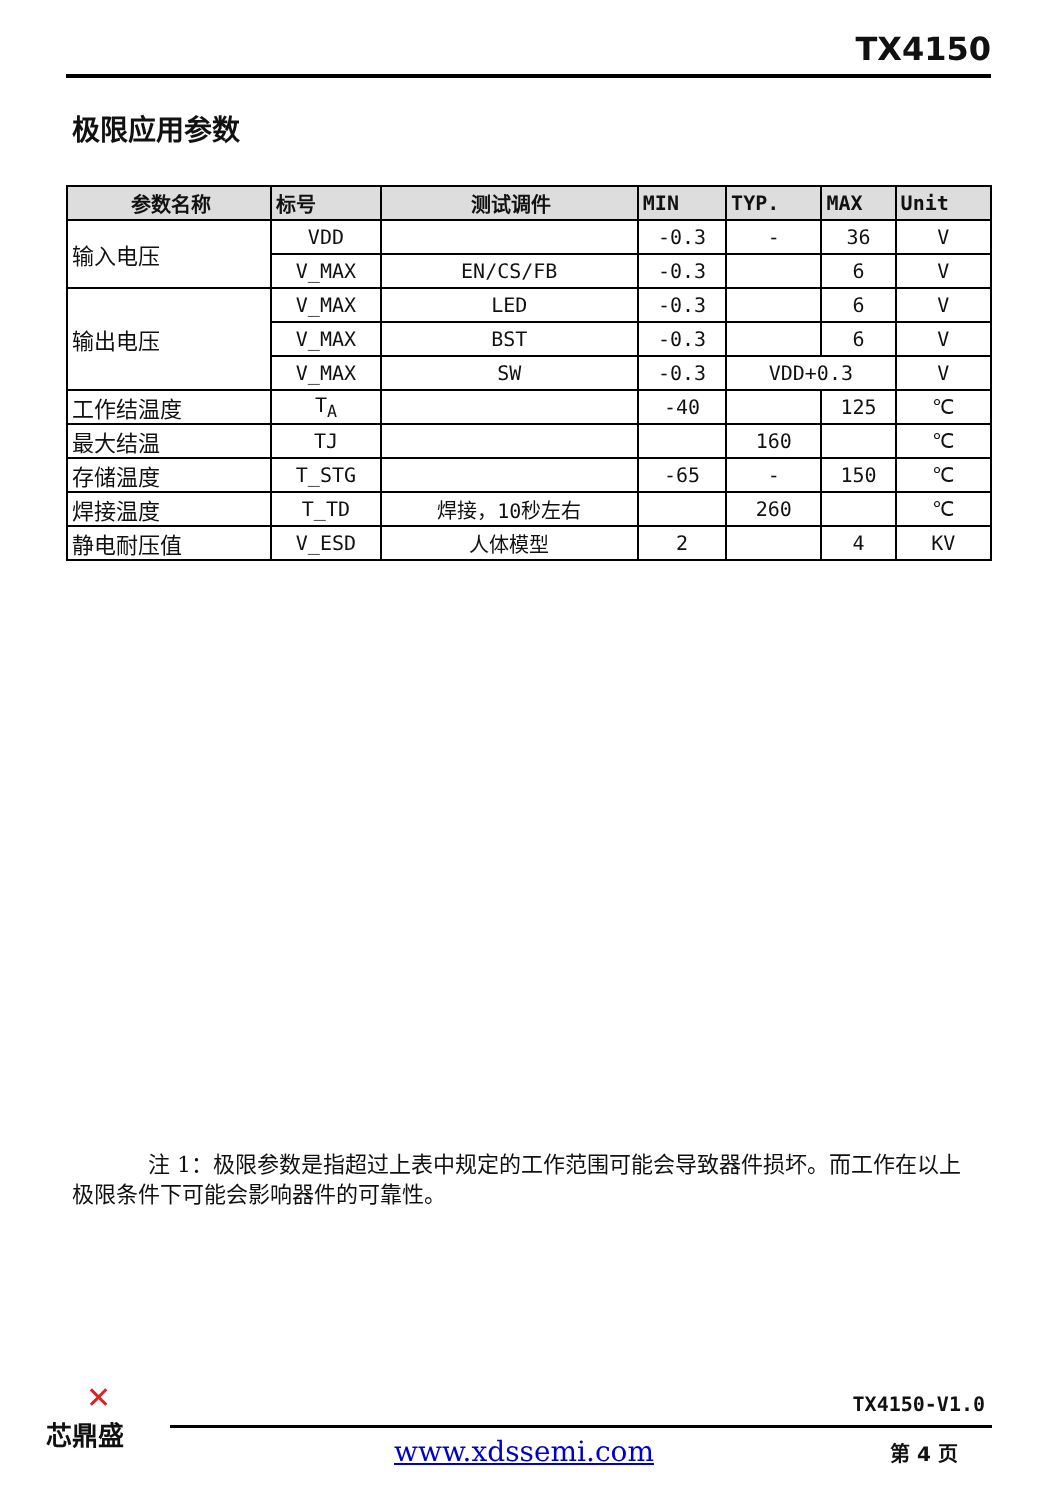TX4150
极限应用参数
| 参数名称 | 标号 | 测试调件 | MIN | TYP. | MAX | Unit |
| --- | --- | --- | --- | --- | --- | --- |
| 输入电压 | VDD | | -0.3 | - | 36 | V |
| | V_MAX | EN/CS/FB | -0.3 | | 6 | V |
| 输出电压 | V_MAX | LED | -0.3 | | 6 | V |
| | V_MAX | BST | -0.3 | | 6 | V |
| | V_MAX | SW | -0.3 | VDD+0.3 | | V |
| 工作结温度 | T<sub>A</sub> | | -40 | | 125 | ℃ |
| 最大结温 | TJ | | | 160 | | ℃ |
| 存储温度 | T_STG | | -65 | - | 150 | ℃ |
| 焊接温度 | T_TD | 焊接，10秒左右 | | 260 | | ℃ |
| 静电耐压值 | V_ESD | 人体模型 | 2 | | 4 | KV |
注 1：极限参数是指超过上表中规定的工作范围可能会导致器件损坏。而工作在以上极限条件下可能会影响器件的可靠性。
✕
芯鼎盛
TX4150-V1.0
www.xdssemi.com 第 4 页